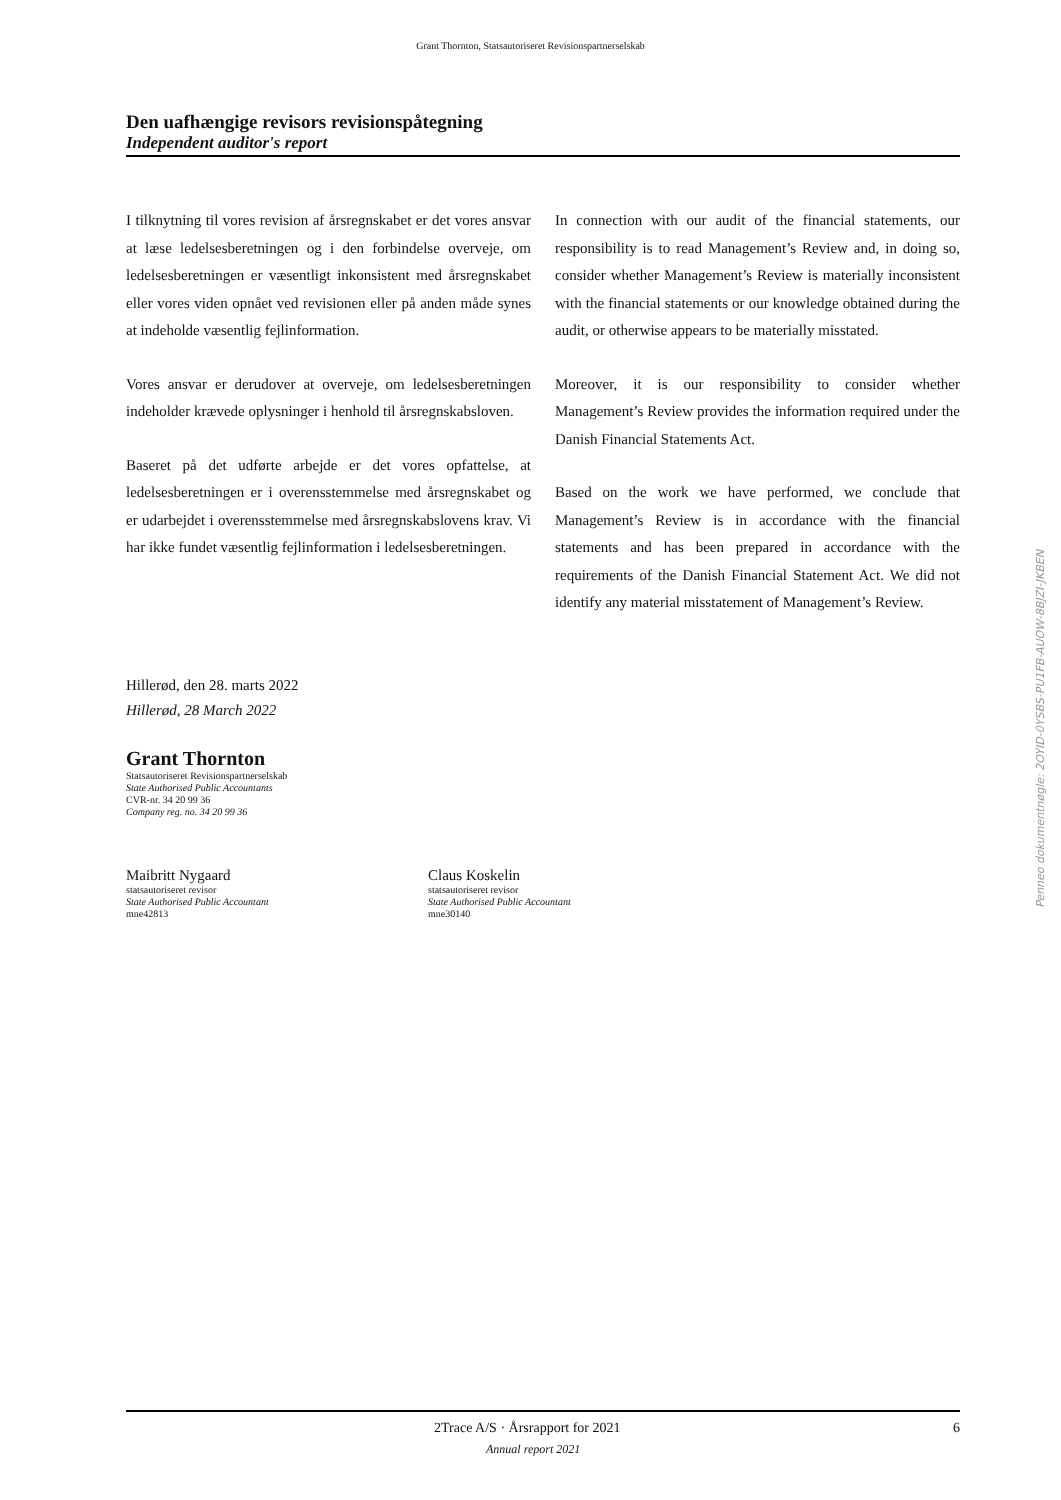Grant Thornton, Statsautoriseret Revisionspartnerselskab
Den uafhængige revisors revisionspåtegning
Independent auditor's report
I tilknytning til vores revision af årsregnskabet er det vores ansvar at læse ledelsesberetningen og i den forbindelse overveje, om ledelsesberetningen er væsentligt inkonsistent med årsregnskabet eller vores viden opnået ved revisionen eller på anden måde synes at indeholde væsentlig fejlinformation.
Vores ansvar er derudover at overveje, om ledelsesberetningen indeholder krævede oplysninger i henhold til årsregnskabsloven.
Baseret på det udførte arbejde er det vores opfattelse, at ledelsesberetningen er i overensstemmelse med årsregnskabet og er udarbejdet i overensstemmelse med årsregnskabslovens krav. Vi har ikke fundet væsentlig fejlinformation i ledelsesberetningen.
In connection with our audit of the financial statements, our responsibility is to read Management’s Review and, in doing so, consider whether Management’s Review is materially inconsistent with the financial statements or our knowledge obtained during the audit, or otherwise appears to be materially misstated.
Moreover, it is our responsibility to consider whether Management’s Review provides the information required under the Danish Financial Statements Act.
Based on the work we have performed, we conclude that Management’s Review is in accordance with the financial statements and has been prepared in accordance with the requirements of the Danish Financial Statement Act. We did not identify any material misstatement of Management’s Review.
Hillerød, den 28. marts 2022
Hillerød, 28 March 2022
Grant Thornton
Statsautoriseret Revisionspartnerselskab
State Authorised Public Accountants
CVR-nr. 34 20 99 36
Company reg. no. 34 20 99 36
Maibritt Nygaard
statsautoriseret revisor
State Authorised Public Accountant
mne42813
Claus Koskelin
statsautoriseret revisor
State Authorised Public Accountant
mne30140
Penneo dokumentnøgle: 2OYID-0YSBS-PU1FB-AUOW-8BJZI-JKBEN
2Trace A/S · Årsrapport for 2021 6
Annual report 2021